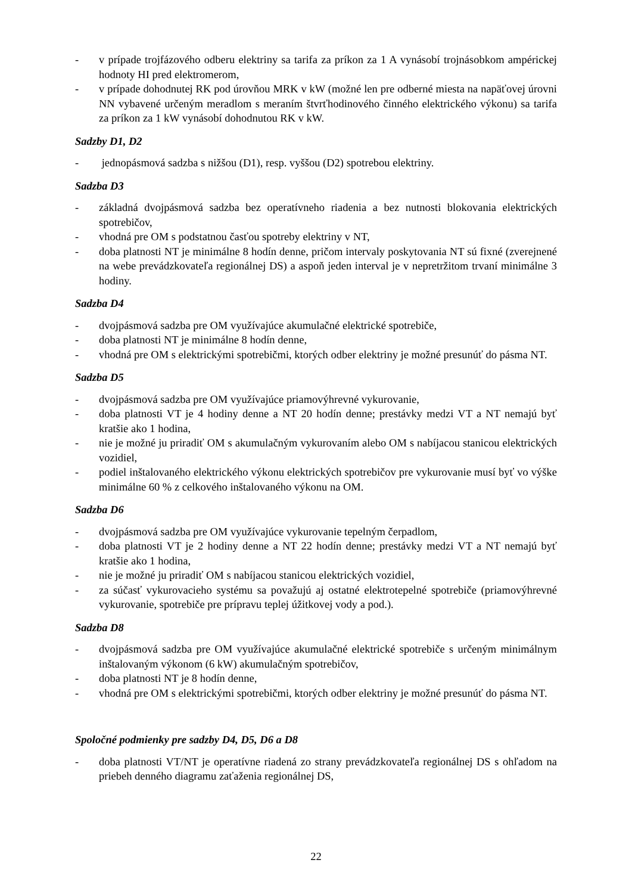- v prípade trojfázového odberu elektriny sa tarifa za príkon za 1 A vynásobí trojnásobkom ampérickej hodnoty HI pred elektromerom,
- v prípade dohodnutej RK pod úrovňou MRK v kW (možné len pre odberné miesta na napäťovej úrovni NN vybavené určeným meradlom s meraním štvrťhodinového činného elektrického výkonu) sa tarifa za príkon za 1 kW vynásobí dohodnutou RK v kW.
Sadzby D1, D2
- jednopásmová sadzba s nižšou (D1), resp. vyššou (D2) spotrebou elektriny.
Sadzba D3
- základná dvojpásmová sadzba bez operatívneho riadenia a bez nutnosti blokovania elektrických spotrebičov,
- vhodná pre OM s podstatnou časťou spotreby elektriny v NT,
- doba platnosti NT je minimálne 8 hodín denne, pričom intervaly poskytovania NT sú fixné (zverejnené na webe prevádzkovateľa regionálnej DS) a aspoň jeden interval je v nepretržitom trvaní minimálne 3 hodiny.
Sadzba D4
- dvojpásmová sadzba pre OM využívajúce akumulačné elektrické spotrebiče,
- doba platnosti NT je minimálne 8 hodín denne,
- vhodná pre OM s elektrickými spotrebičmi, ktorých odber elektriny je možné presunúť do pásma NT.
Sadzba D5
- dvojpásmová sadzba pre OM využívajúce priamovýhrevné vykurovanie,
- doba platnosti VT je 4 hodiny denne a NT 20 hodín denne; prestávky medzi VT a NT nemajú byť kratšie ako 1 hodina,
- nie je možné ju priradiť OM s akumulačným vykurovaním alebo OM s nabíjacou stanicou elektrických vozidiel,
- podiel inštalovaného elektrického výkonu elektrických spotrebičov pre vykurovanie musí byť vo výške minimálne 60 % z celkového inštalovaného výkonu na OM.
Sadzba D6
- dvojpásmová sadzba pre OM využívajúce vykurovanie tepelným čerpadlom,
- doba platnosti VT je 2 hodiny denne a NT 22 hodín denne; prestávky medzi VT a NT nemajú byť kratšie ako 1 hodina,
- nie je možné ju priradiť OM s nabíjacou stanicou elektrických vozidiel,
- za súčasť vykurovacieho systému sa považujú aj ostatné elektrotepelné spotrebiče (priamovýhrevné vykurovanie, spotrebiče pre prípravu teplej úžitkovej vody a pod.).
Sadzba D8
- dvojpásmová sadzba pre OM využívajúce akumulačné elektrické spotrebiče s určeným minimálnym inštalovaným výkonom (6 kW) akumulačným spotrebičov,
- doba platnosti NT je 8 hodín denne,
- vhodná pre OM s elektrickými spotrebičmi, ktorých odber elektriny je možné presunúť do pásma NT.
Spoločné podmienky pre sadzby D4, D5, D6 a D8
- doba platnosti VT/NT je operatívne riadená zo strany prevádzkovateľa regionálnej DS s ohľadom na priebeh denného diagramu zaťaženia regionálnej DS,
22